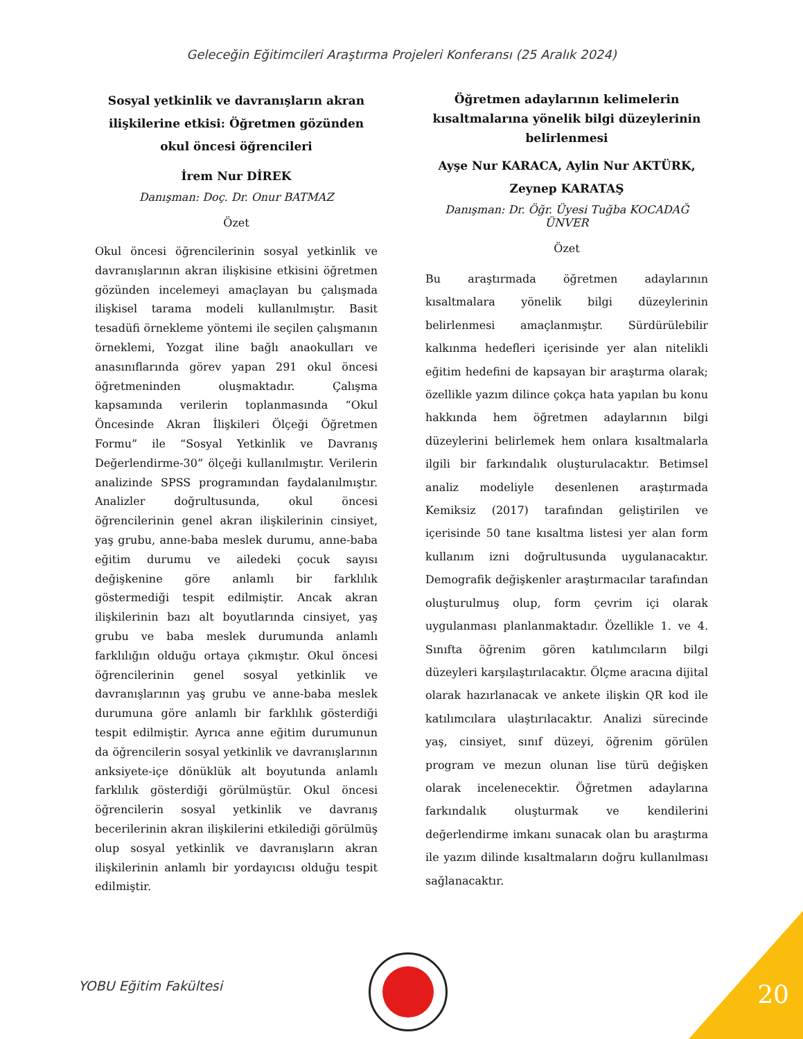Geleceğin Eğitimcileri Araştırma Projeleri Konferansı (25 Aralık 2024)
Sosyal yetkinlik ve davranışların akran ilişkilerine etkisi: Öğretmen gözünden okul öncesi öğrencileri
İrem Nur DİREK
Danışman: Doç. Dr. Onur BATMAZ
Özet
Okul öncesi öğrencilerinin sosyal yetkinlik ve davranışlarının akran ilişkisine etkisini öğretmen gözünden incelemeyi amaçlayan bu çalışmada ilişkisel tarama modeli kullanılmıştır. Basit tesadüfi örnekleme yöntemi ile seçilen çalışmanın örneklemi, Yozgat iline bağlı anaokulları ve anasınıflarında görev yapan 291 okul öncesi öğretmeninden oluşmaktadır. Çalışma kapsamında verilerin toplanmasında “Okul Öncesinde Akran İlişkileri Ölçeği Öğretmen Formu” ile “Sosyal Yetkinlik ve Davranış Değerlendirme-30” ölçeği kullanılmıştır. Verilerin analizinde SPSS programından faydalanılmıştır. Analizler doğrultusunda, okul öncesi öğrencilerinin genel akran ilişkilerinin cinsiyet, yaş grubu, anne-baba meslek durumu, anne-baba eğitim durumu ve ailedeki çocuk sayısı değişkenine göre anlamlı bir farklılık göstermediği tespit edilmiştir. Ancak akran ilişkilerinin bazı alt boyutlarında cinsiyet, yaş grubu ve baba meslek durumunda anlamlı farklılığın olduğu ortaya çıkmıştır. Okul öncesi öğrencilerinin genel sosyal yetkinlik ve davranışlarının yaş grubu ve anne-baba meslek durumuna göre anlamlı bir farklılık gösterdiği tespit edilmiştir. Ayrıca anne eğitim durumunun da öğrencilerin sosyal yetkinlik ve davranışlarının anksiyete-içe dönüklük alt boyutunda anlamlı farklılık gösterdiği görülmüştür. Okul öncesi öğrencilerin sosyal yetkinlik ve davranış becerilerinin akran ilişkilerini etkilediği görülmüş olup sosyal yetkinlik ve davranışların akran ilişkilerinin anlamlı bir yordayıcısı olduğu tespit edilmiştir.
Öğretmen adaylarının kelimelerin kısaltmalarına yönelik bilgi düzeylerinin belirlenmesi
Ayşe Nur KARACA, Aylin Nur AKTÜRK, Zeynep KARATAŞ
Danışman: Dr. Öğr. Üyesi Tuğba KOCADAĞ ÜNVER
Özet
Bu araştırmada öğretmen adaylarının kısaltmalara yönelik bilgi düzeylerinin belirlenmesi amaçlanmıştır. Sürdürülebilir kalkınma hedefleri içerisinde yer alan nitelikli eğitim hedefini de kapsayan bir araştırma olarak; özellikle yazım dilince çokça hata yapılan bu konu hakkında hem öğretmen adaylarının bilgi düzeylerini belirlemek hem onlara kısaltmalarla ilgili bir farkındalık oluşturulacaktır. Betimsel analiz modeliyle desenlenen araştırmada Kemiksiz (2017) tarafından geliştirilen ve içerisinde 50 tane kısaltma listesi yer alan form kullanım izni doğrultusunda uygulanacaktır. Demografik değişkenler araştırmacılar tarafından oluşturulmuş olup, form çevrim içi olarak uygulanması planlanmaktadır. Özellikle 1. ve 4. Sınıfta öğrenim gören katılımcıların bilgi düzeyleri karşılaştırılacaktır. Ölçme aracına dijital olarak hazırlanacak ve ankete ilişkin QR kod ile katılımcılara ulaştırılacaktır. Analizi sürecinde yaş, cinsiyet, sınıf düzeyi, öğrenim görülen program ve mezun olunan lise türü değişken olarak incelenecektir. Öğretmen adaylarına farkındalık oluşturmak ve kendilerini değerlendirme imkanı sunacak olan bu araştırma ile yazım dilinde kısaltmaların doğru kullanılması sağlanacaktır.
YOBU Eğitim Fakültesi 20